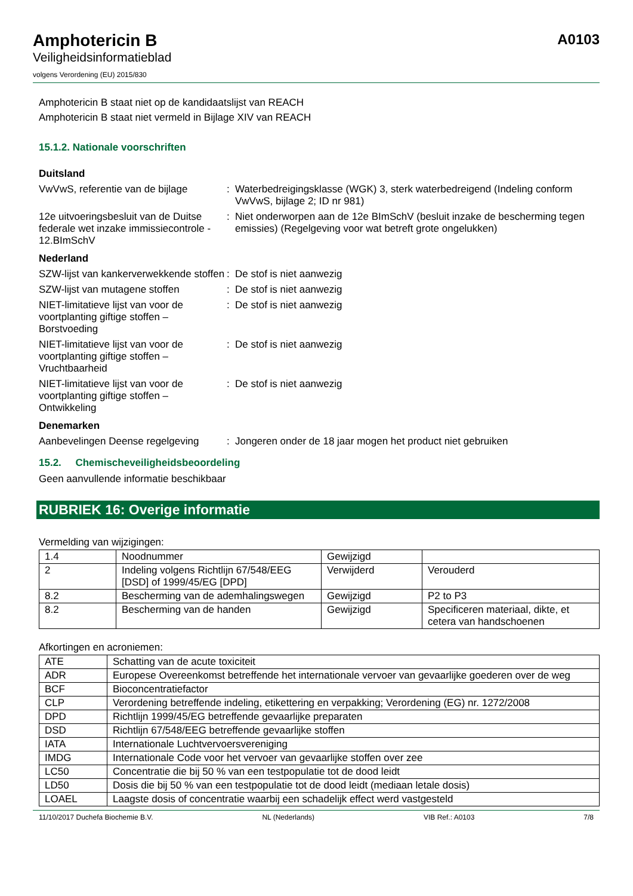Amphotericin B
Veiligheidsinformatieblad
volgens Verordening (EU) 2015/830
A0103
Amphotericin B staat niet op de kandidaatslijst van REACH
Amphotericin B staat niet vermeld in Bijlage XIV van REACH
15.1.2. Nationale voorschriften
Duitsland
VwVwS, referentie van de bijlage
: Waterbedreigingsklasse (WGK) 3, sterk waterbedreigend (Indeling conform VwVwS, bijlage 2; ID nr 981)
12e uitvoeringsbesluit van de Duitse federale wet inzake immissiecontrole - 12.BImSchV
: Niet onderworpen aan de 12e BImSchV (besluit inzake de bescherming tegen emissies) (Regelgeving voor wat betreft grote ongelukken)
Nederland
SZW-lijst van kankerverwekkende stoffen
: De stof is niet aanwezig
SZW-lijst van mutagene stoffen : De stof is niet aanwezig
NIET-limitatieve lijst van voor de voortplanting giftige stoffen – Borstvoeding
: De stof is niet aanwezig
NIET-limitatieve lijst van voor de voortplanting giftige stoffen – Vruchtbaarheid
: De stof is niet aanwezig
NIET-limitatieve lijst van voor de voortplanting giftige stoffen – Ontwikkeling
: De stof is niet aanwezig
Denemarken
Aanbevelingen Deense regelgeving
: Jongeren onder de 18 jaar mogen het product niet gebruiken
15.2. Chemischeveiligheidsbeoordeling
Geen aanvullende informatie beschikbaar
RUBRIEK 16: Overige informatie
Vermelding van wijzigingen:
| 1.4 | Noodnummer | Gewijzigd | |
| 2 | Indeling volgens Richtlijn 67/548/EEG [DSD] of 1999/45/EG [DPD] | Verwijderd | Verouderd |
| 8.2 | Bescherming van de ademhalingswegen | Gewijzigd | P2 to P3 |
| 8.2 | Bescherming van de handen | Gewijzigd | Specificeren materiaal, dikte, et cetera van handschoenen |
Afkortingen en acroniemen:
| ATE | Schatting van de acute toxiciteit |
| ADR | Europese Overeenkomst betreffende het internationale vervoer van gevaarlijke goederen over de weg |
| BCF | Bioconcentratiefactor |
| CLP | Verordening betreffende indeling, etikettering en verpakking; Verordening (EG) nr. 1272/2008 |
| DPD | Richtlijn 1999/45/EG betreffende gevaarlijke preparaten |
| DSD | Richtlijn 67/548/EEG betreffende gevaarlijke stoffen |
| IATA | Internationale Luchtvervoersvereniging |
| IMDG | Internationale Code voor het vervoer van gevaarlijke stoffen over zee |
| LC50 | Concentratie die bij 50 % van een testpopulatie tot de dood leidt |
| LD50 | Dosis die bij 50 % van een testpopulatie tot de dood leidt (mediaan letale dosis) |
| LOAEL | Laagste dosis of concentratie waarbij een schadelijk effect werd vastgesteld |
11/10/2017 Duchefa Biochemie B.V. NL (Nederlands) VIB Ref.: A0103 7/8